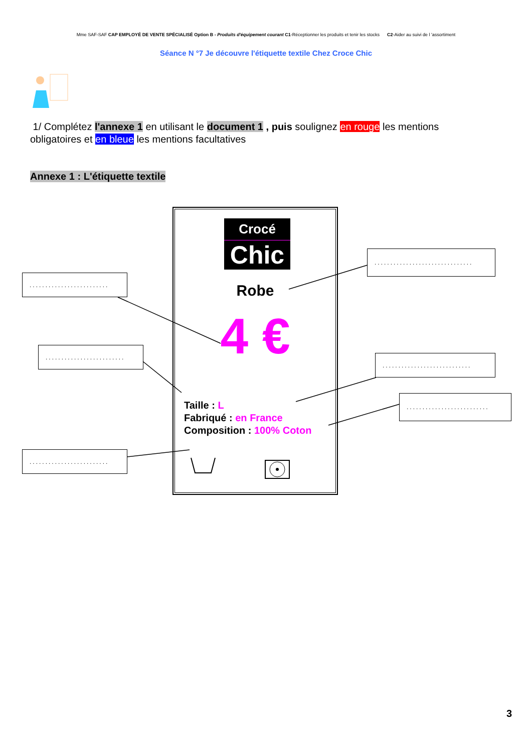Mme SAF-SAF CAP EMPLOYÉ DE VENTE SPÉCIALISÉ Option B - Produits d'équipement courant C1-Réceptionner les produits et tenir les stocks C2-Aider au suivi de l 'assortiment
Séance N °7 Je découvre l'étiquette textile Chez Croce Chic
1/ Complétez l'annexe 1 en utilisant le document 1 , puis soulignez en rouge les mentions obligatoires et en bleue les mentions facultatives
Annexe 1 : L'étiquette textile
.........................
.........................
.........................
...............................
............................
..........................
Crocé
Chic
Robe
4 €
Taille : L
Fabriqué : en France
Composition : 100% Coton
3